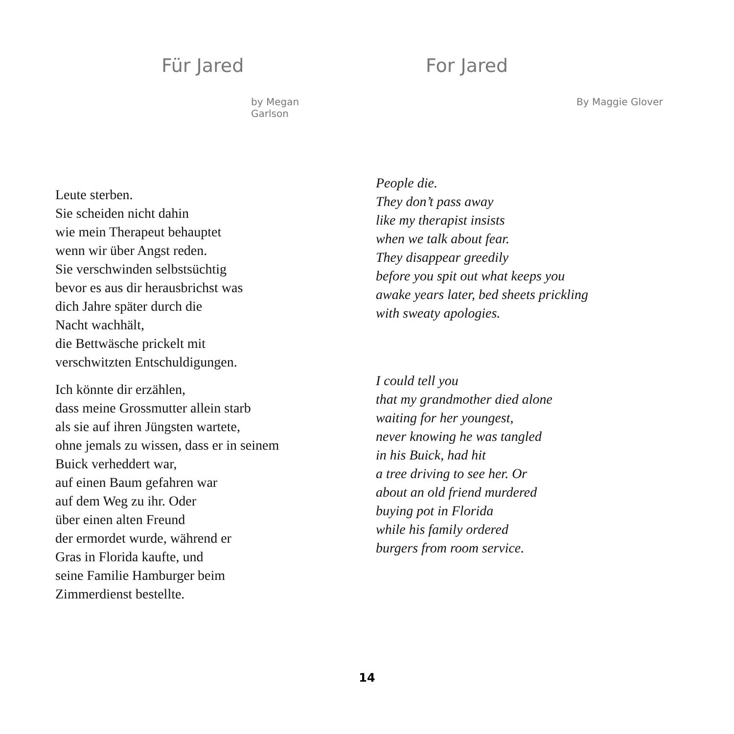Für Jared
by Megan Garlson
Leute sterben.
Sie scheiden nicht dahin
wie mein Therapeut behauptet
wenn wir über Angst reden.
Sie verschwinden selbstsüchtig
bevor es aus dir herausbrichst was
dich Jahre später durch die
Nacht wachhält,
die Bettwäsche prickelt mit
verschwitzten Entschuldigungen.
Ich könnte dir erzählen,
dass meine Grossmutter allein starb
als sie auf ihren Jüngsten wartete,
ohne jemals zu wissen, dass er in seinem
Buick verheddert war,
auf einen Baum gefahren war
auf dem Weg zu ihr. Oder
über einen alten Freund
der ermordet wurde, während er
Gras in Florida kaufte, und
seine Familie Hamburger beim
Zimmerdienst bestellte.
For Jared
By Maggie Glover
People die.
They don’t pass away
like my therapist insists
when we talk about fear.
They disappear greedily
before you spit out what keeps you
awake years later, bed sheets prickling
with sweaty apologies.
I could tell you
that my grandmother died alone
waiting for her youngest,
never knowing he was tangled
in his Buick, had hit
a tree driving to see her. Or
about an old friend murdered
buying pot in Florida
while his family ordered
burgers from room service.
14